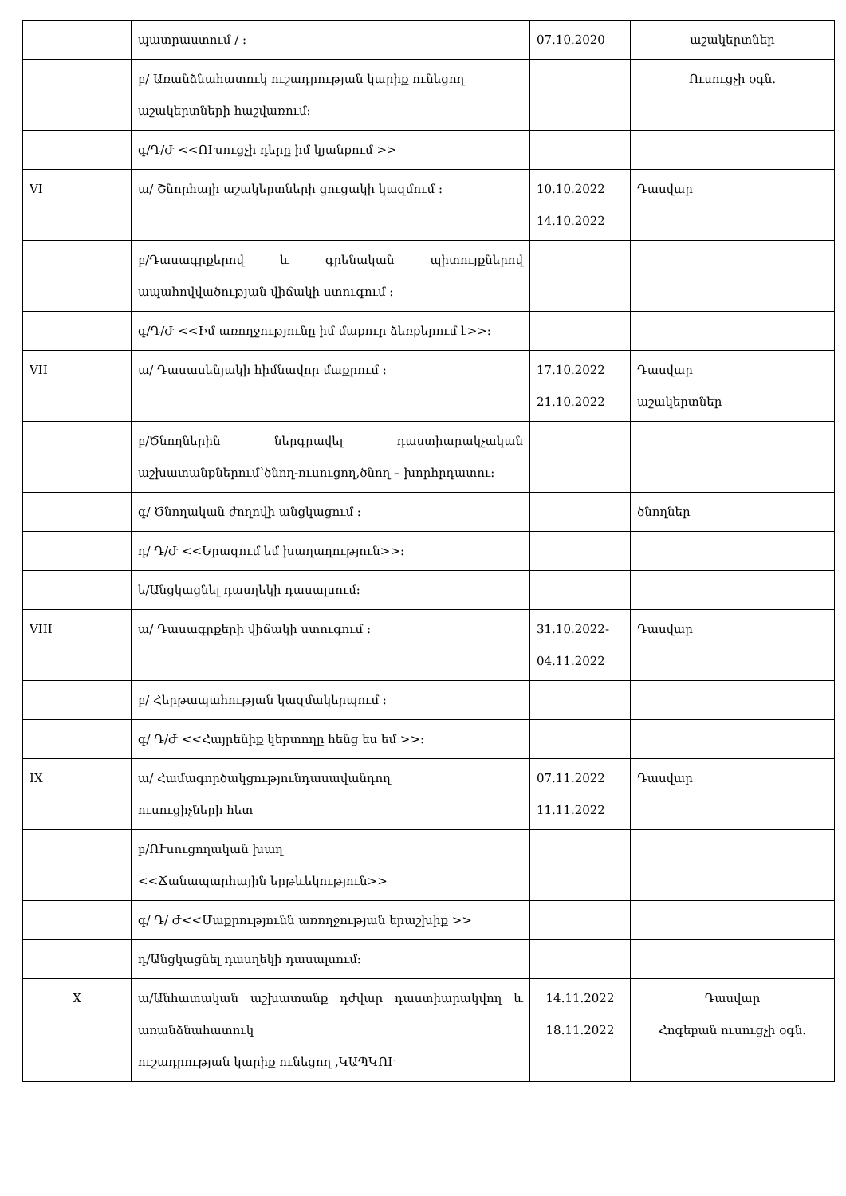| | պատրաստում / ։ | 07.10.2020 | աշակերտներ |
| | բ/ Առանձնահատուկ ուշադրության կարիք ունեցող աշակերտների հաշվառում։ | | Ուսուցչի օգն. |
| | գ/Դ/Ժ <<ՈՒսուցչի դերը իմ կյանքում >> | | |
| VI | ա/ Շնորհալի աշակերտների ցուցակի կազմում ։ | 10.10.2022 14.10.2022 | Դասվար |
| | բ/Դասագրքերով և գրենական պիտույքներով ապահովվածության վիճակի ստուգում ։ | | |
| | գ/Դ/Ժ <<Իմ առողջությունը իմ մաքուր ձեռքերում է>>։ | | |
| VII | ա/ Դասասենյակի հիմնավոր մաքրում ։ | 17.10.2022 21.10.2022 | Դասվար աշակերտներ |
| | բ/Ծնողներին ներգրավել դաստիարակչական աշխատանքներում՝ծնող-ուսուցող,ծնող – խորհրդատու։ | | |
| | գ/ Ծնողական ժողովի անցկացում ։ | | ծնողներ |
| | դ/ Դ/Ժ <<Երազում եմ խաղաղություն>>։ | | |
| | ե/Անցկացնել դասղեկի դասալսում։ | | |
| VIII | ա/ Դասագրքերի վիճակի ստուգում ։ | 31.10.2022- 04.11.2022 | Դասվար |
| | բ/ Հերթապահության կազմակերպում ։ | | |
| | գ/ Դ/Ժ <<Հայրենիք կերտողը հենց ես եմ >>։ | | |
| IX | ա/ Համագործակցությունդասավանդող ուսուցիչների հետ | 07.11.2022 11.11.2022 | Դասվար |
| | բ/ՈՒսուցողական խաղ <<Ճանապարհային երթևեկություն>> | | |
| | գ/ Դ/ Ժ<<Մաքրությունն առողջության երաշխիք >> | | |
| | դ/Անցկացնել դասղեկի դասալսում։ | | |
| X | ա/Անհատական աշխատանք դժվար դաստիարակվող և առանձնահատուկ ուշադրության կարիք ունեցող ,ԿԱՊԿՈՒ | 14.11.2022 18.11.2022 | Դասվար Հոգեբան ուսուցչի օգն. |